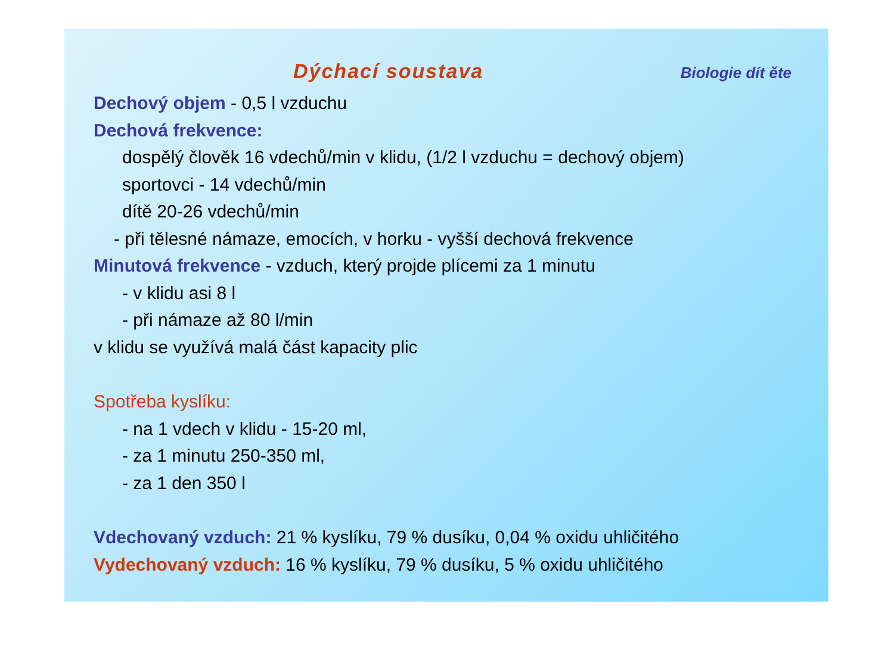Dýchací soustava Biologie dít ěte
Dechový objem - 0,5 l vzduchu
Dechová frekvence:
dospělý člověk 16 vdechů/min v klidu, (1/2 l vzduchu = dechový objem)
sportovci - 14 vdechů/min
dítě 20-26 vdechů/min
- při tělesné námaze, emocích, v horku - vyšší dechová frekvence
Minutová frekvence - vzduch, který projde plícemi za 1 minutu
- v klidu asi 8 l
- při námaze až 80 l/min
v klidu se využívá malá část kapacity plic
Spotřeba kyslíku:
- na 1 vdech v klidu - 15-20 ml,
- za 1 minutu 250-350 ml,
- za 1 den 350 l
Vdechovaný vzduch: 21 % kyslíku, 79 % dusíku, 0,04 % oxidu uhličitého
Vydechovaný vzduch: 16 % kyslíku, 79 % dusíku, 5 % oxidu uhličitého